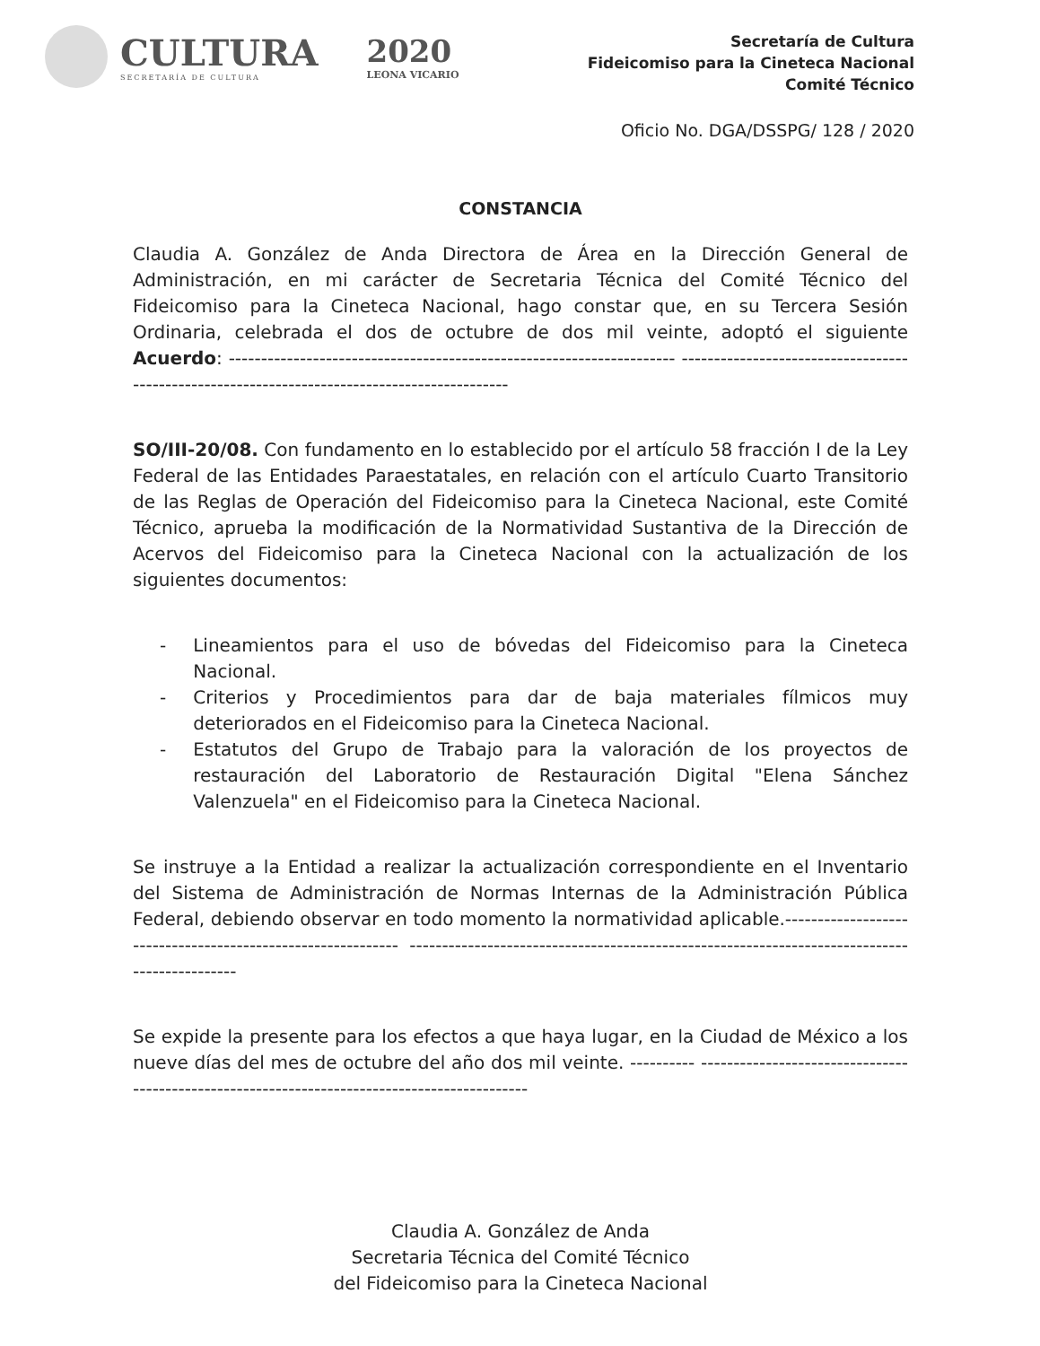CULTURA
SECRETARÍA DE CULTURA
2020
LEONA VICARIO
Secretaría de Cultura
Fideicomiso para la Cineteca Nacional
Comité Técnico
Oficio No. DGA/DSSPG/ 128 / 2020
CONSTANCIA
Claudia A. González de Anda Directora de Área en la Dirección General de Administración, en mi carácter de Secretaria Técnica del Comité Técnico del Fideicomiso para la Cineteca Nacional, hago constar que, en su Tercera Sesión Ordinaria, celebrada el dos de octubre de dos mil veinte, adoptó el siguiente Acuerdo: --------------------------------------------------------------------- ---------------------------------------------------------------------------------------------
SO/III-20/08. Con fundamento en lo establecido por el artículo 58 fracción I de la Ley Federal de las Entidades Paraestatales, en relación con el artículo Cuarto Transitorio de las Reglas de Operación del Fideicomiso para la Cineteca Nacional, este Comité Técnico, aprueba la modificación de la Normatividad Sustantiva de la Dirección de Acervos del Fideicomiso para la Cineteca Nacional con la actualización de los siguientes documentos:
- Lineamientos para el uso de bóvedas del Fideicomiso para la Cineteca Nacional.
- Criterios y Procedimientos para dar de baja materiales fílmicos muy deteriorados en el Fideicomiso para la Cineteca Nacional.
- Estatutos del Grupo de Trabajo para la valoración de los proyectos de restauración del Laboratorio de Restauración Digital "Elena Sánchez Valenzuela" en el Fideicomiso para la Cineteca Nacional.
Se instruye a la Entidad a realizar la actualización correspondiente en el Inventario del Sistema de Administración de Normas Internas de la Administración Pública Federal, debiendo observar en todo momento la normatividad aplicable.------------------------------------------------------------ ---------------------------------------------------------------------------------------------
Se expide la presente para los efectos a que haya lugar, en la Ciudad de México a los nueve días del mes de octubre del año dos mil veinte. ---------- ---------------------------------------------------------------------------------------------
Claudia A. González de Anda
Secretaria Técnica del Comité Técnico
del Fideicomiso para la Cineteca Nacional